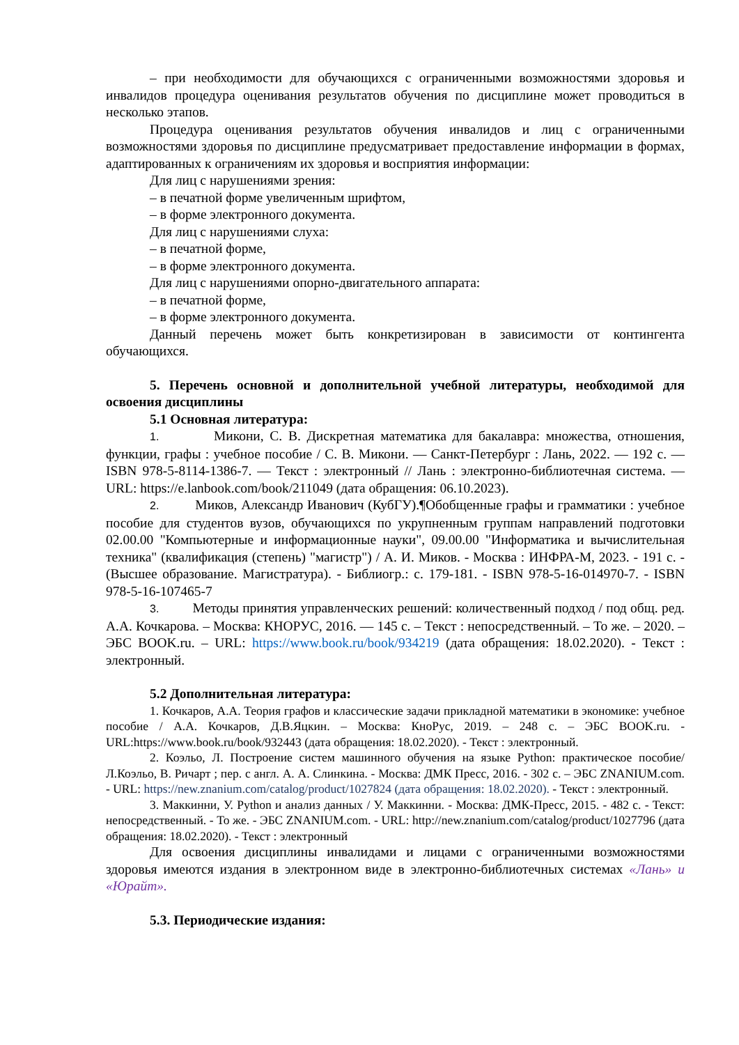– при необходимости для обучающихся с ограниченными возможностями здоровья и инвалидов процедура оценивания результатов обучения по дисциплине может проводиться в несколько этапов.
Процедура оценивания результатов обучения инвалидов и лиц с ограниченными возможностями здоровья по дисциплине предусматривает предоставление информации в формах, адаптированных к ограничениям их здоровья и восприятия информации:
Для лиц с нарушениями зрения:
– в печатной форме увеличенным шрифтом,
– в форме электронного документа.
Для лиц с нарушениями слуха:
– в печатной форме,
– в форме электронного документа.
Для лиц с нарушениями опорно-двигательного аппарата:
– в печатной форме,
– в форме электронного документа.
Данный перечень может быть конкретизирован в зависимости от контингента обучающихся.
5. Перечень основной и дополнительной учебной литературы, необходимой для освоения дисциплины
5.1 Основная литература:
1. Микони, С. В. Дискретная математика для бакалавра: множества, отношения, функции, графы : учебное пособие / С. В. Микони. — Санкт-Петербург : Лань, 2022. — 192 с. — ISBN 978-5-8114-1386-7. — Текст : электронный // Лань : электронно-библиотечная система. — URL: https://e.lanbook.com/book/211049 (дата обращения: 06.10.2023).
2. Миков, Александр Иванович (КубГУ).¶Обобщенные графы и грамматики : учебное пособие для студентов вузов, обучающихся по укрупненным группам направлений подготовки 02.00.00 "Компьютерные и информационные науки", 09.00.00 "Информатика и вычислительная техника" (квалификация (степень) "магистр") / А. И. Миков. - Москва : ИНФРА-М, 2023. - 191 с. - (Высшее образование. Магистратура). - Библиогр.: с. 179-181. - ISBN 978-5-16-014970-7. - ISBN 978-5-16-107465-7
3. Методы принятия управленческих решений: количественный подход / под общ. ред. А.А. Кочкарова. – Москва: КНОРУС, 2016. — 145 с. – Текст : непосредственный. – То же. – 2020. – ЭБС BOOK.ru. – URL: https://www.book.ru/book/934219 (дата обращения: 18.02.2020). - Текст : электронный.
5.2 Дополнительная литература:
1. Кочкаров, А.А. Теория графов и классические задачи прикладной математики в экономике: учебное пособие / А.А. Кочкаров, Д.В.Яцкин. – Москва: КноРус, 2019. – 248 с. – ЭБС BOOK.ru. - URL:https://www.book.ru/book/932443 (дата обращения: 18.02.2020). - Текст : электронный.
2. Коэльо, Л. Построение систем машинного обучения на языке Python: практическое пособие/Л.Коэльо, В. Ричарт ; пер. с англ. А. А. Слинкина. - Москва: ДМК Пресс, 2016. - 302 с. – ЭБС ZNANIUM.com. - URL: https://new.znanium.com/catalog/product/1027824 (дата обращения: 18.02.2020). - Текст : электронный.
3. Маккинни, У. Python и анализ данных / У. Маккинни. - Москва: ДМК-Пресс, 2015. - 482 с. - Текст: непосредственный. - То же. - ЭБС ZNANIUM.com. - URL: http://new.znanium.com/catalog/product/1027796 (дата обращения: 18.02.2020). - Текст : электронный
Для освоения дисциплины инвалидами и лицами с ограниченными возможностями здоровья имеются издания в электронном виде в электронно-библиотечных системах «Лань» и «Юрайт».
5.3. Периодические издания: